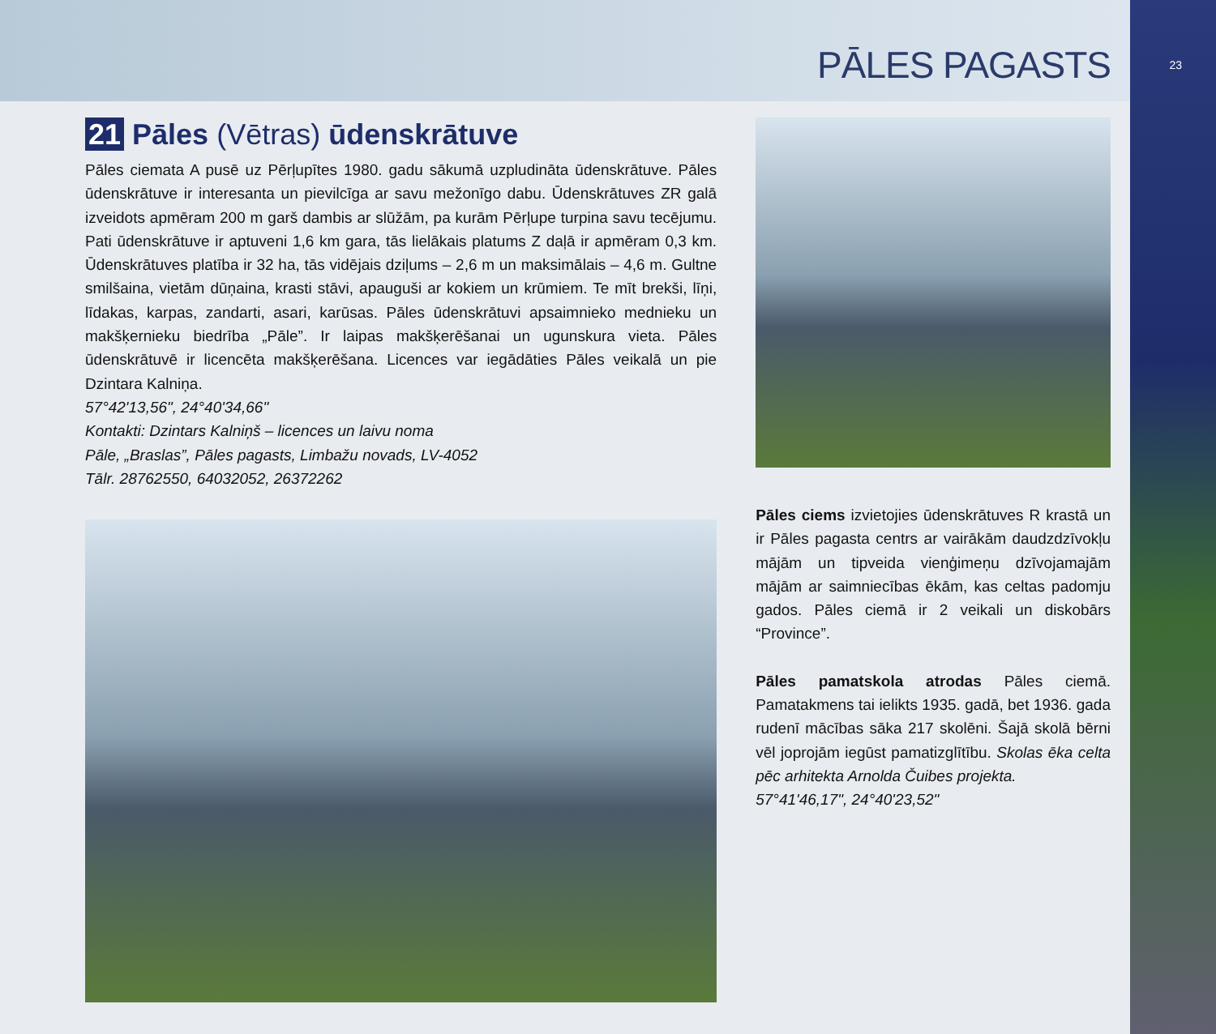23
PĀLES PAGASTS
21 Pāles (Vētras) ūdenskrātuve
Pāles ciemata A pusē uz Pērļupītes 1980. gadu sākumā uzpludināta ūdenskrātuve. Pāles ūdenskrātuve ir interesanta un pievilcīga ar savu mežonīgo dabu. Ūdenskrātuves ZR galā izveidots apmēram 200 m garš dambis ar slūžām, pa kurām Pērļupe turpina savu tecējumu. Pati ūdenskrātuve ir aptuveni 1,6 km gara, tās lielākais platums Z daļā ir apmēram 0,3 km. Ūdenskrātuves platība ir 32 ha, tās vidējais dziļums – 2,6 m un maksimālais – 4,6 m. Gultne smilšaina, vietām dūņaina, krasti stāvi, apauguši ar kokiem un krūmiem. Te mīt brekši, līņi, līdakas, karpas, zandarti, asari, karūsas. Pāles ūdenskrātuvi apsaimnieko mednieku un makšķernieku biedrība „Pāle”. Ir laipas makšķerēšanai un ugunskura vieta. Pāles ūdenskrātuvē ir licencēta makšķerēšana. Licences var iegādāties Pāles veikalā un pie Dzintara Kalniņa.
57°42'13,56", 24°40'34,66"
Kontakti: Dzintars Kalniņš – licences un laivu noma
Pāle, „Braslas”, Pāles pagasts, Limbažu novads, LV-4052
Tālr. 28762550, 64032052, 26372262
Pāles ciems izvietojies ūdenskrātuves R krastā un ir Pāles pagasta centrs ar vairākām daudzdzīvokļu mājām un tipveida vienģimeņu dzīvojamajām mājām ar saimniecības ēkām, kas celtas padomju gados. Pāles ciemā ir 2 veikali un diskobārs “Province”.
Pāles pamatskola atrodas Pāles ciemā. Pamatakmens tai ielikts 1935. gadā, bet 1936. gada rudenī mācības sāka 217 skolēni. Šajā skolā bērni vēl joprojām iegūst pamatizglītību. Skolas ēka celta pēc arhitekta Arnolda Čuibes projekta.
57°41'46,17", 24°40'23,52"